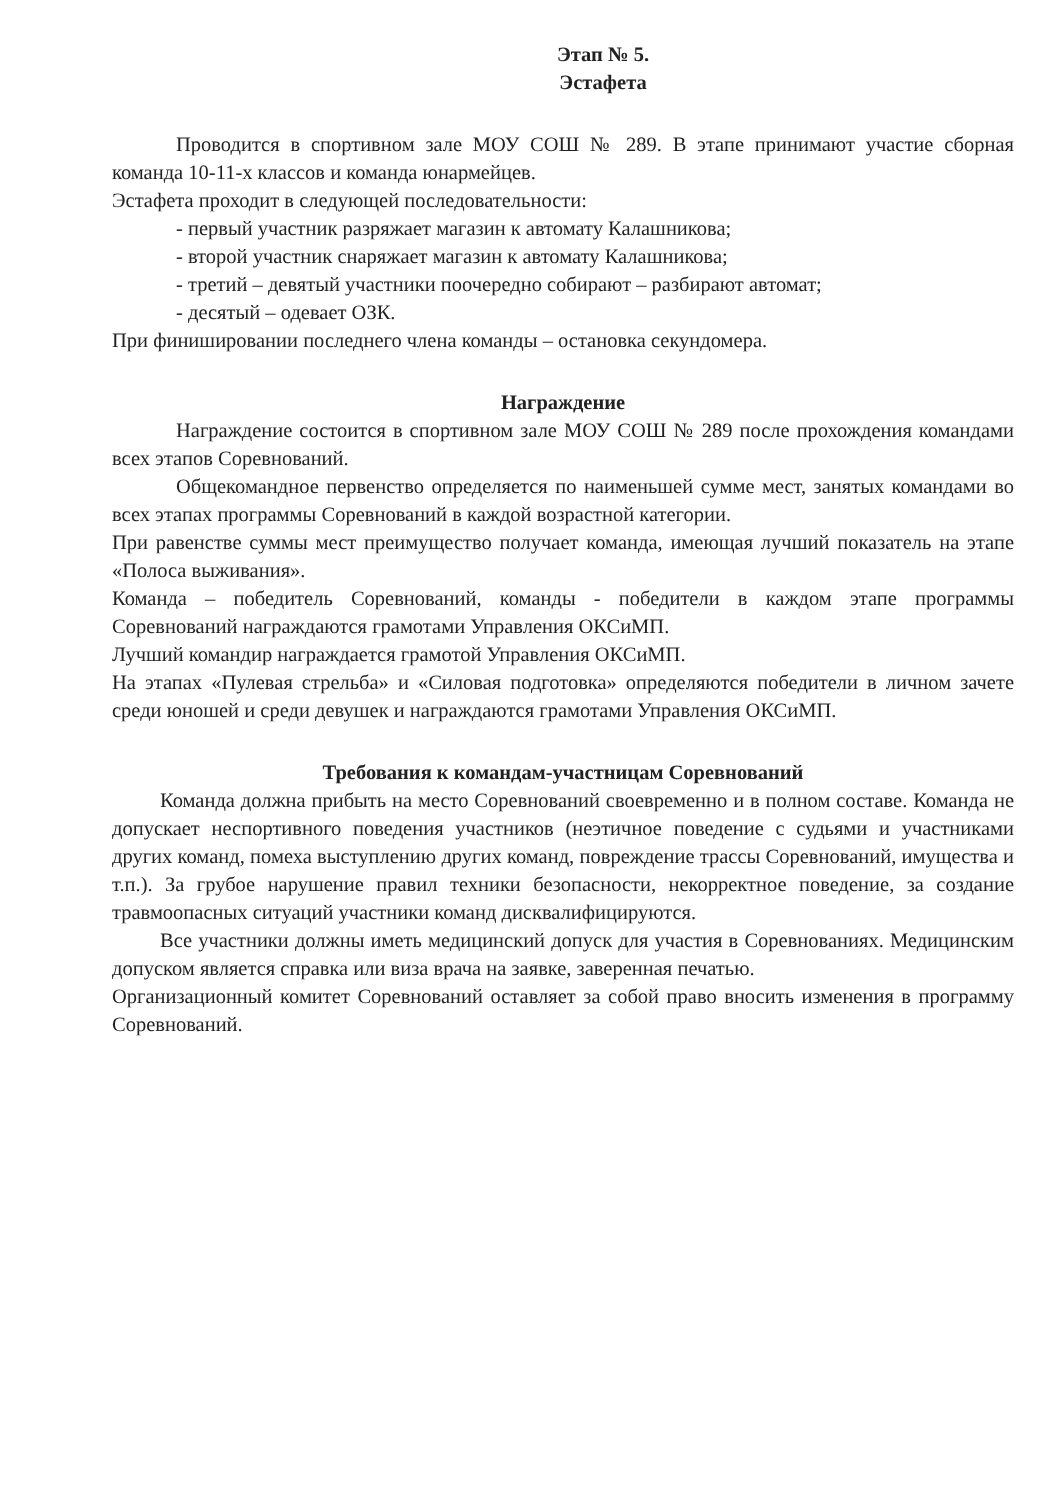Этап № 5.
Эстафета
Проводится в спортивном зале МОУ СОШ № 289. В этапе принимают участие сборная команда 10-11-х классов и команда юнармейцев.
Эстафета проходит в следующей последовательности:
- первый участник разряжает магазин к автомату Калашникова;
- второй участник снаряжает магазин к автомату Калашникова;
- третий – девятый участники поочередно собирают – разбирают автомат;
- десятый – одевает ОЗК.
При финишировании последнего члена команды – остановка секундомера.
Награждение
Награждение состоится в спортивном зале МОУ СОШ № 289 после прохождения командами всех этапов Соревнований.
Общекомандное первенство определяется по наименьшей сумме мест, занятых командами во всех этапах программы Соревнований в каждой возрастной категории.
При равенстве суммы мест преимущество получает команда, имеющая лучший показатель на этапе «Полоса выживания».
Команда – победитель Соревнований, команды - победители в каждом этапе программы Соревнований награждаются грамотами Управления ОКСиМП.
Лучший командир награждается грамотой Управления ОКСиМП.
На этапах «Пулевая стрельба» и «Силовая подготовка» определяются победители в личном зачете среди юношей и среди девушек и награждаются грамотами Управления ОКСиМП.
Требования к командам-участницам Соревнований
Команда должна прибыть на место Соревнований своевременно и в полном составе. Команда не допускает неспортивного поведения участников (неэтичное поведение с судьями и участниками других команд, помеха выступлению других команд, повреждение трассы Соревнований, имущества и т.п.). За грубое нарушение правил техники безопасности, некорректное поведение, за создание травмоопасных ситуаций участники команд дисквалифицируются.
Все участники должны иметь медицинский допуск для участия в Соревнованиях. Медицинским допуском является справка или виза врача на заявке, заверенная печатью.
Организационный комитет Соревнований оставляет за собой право вносить изменения в программу Соревнований.